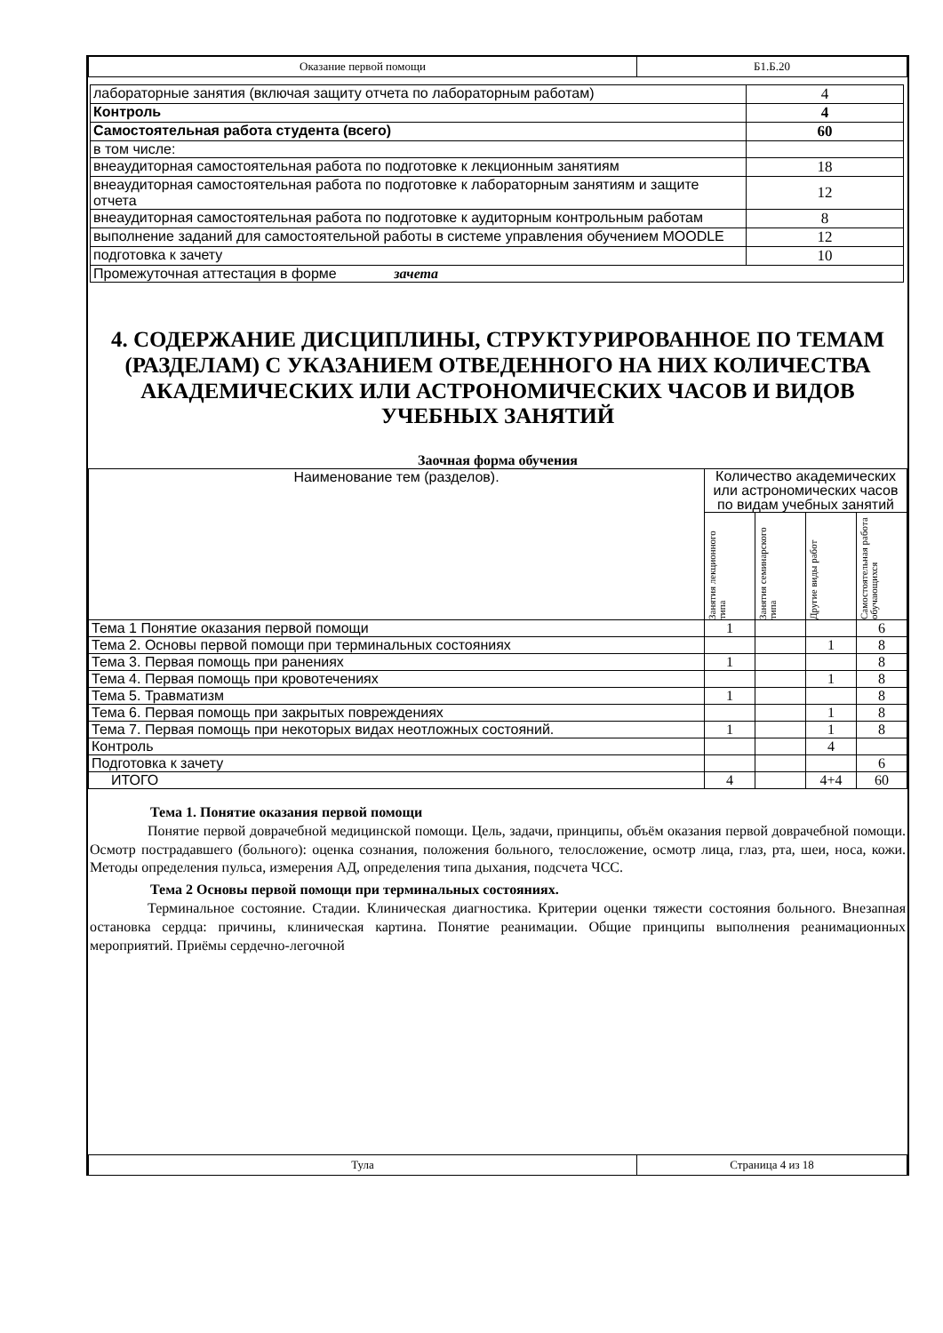| Оказание первой помощи | Б1.Б.20 |
| лабораторные занятия (включая защиту отчета по лабораторным работам) | 4 |
| Контроль | 4 |
| Самостоятельная работа студента (всего) | 60 |
| в том числе: | |
| внеаудиторная самостоятельная работа по подготовке к лекционным занятиям | 18 |
| внеаудиторная самостоятельная работа по подготовке к лабораторным занятиям и защите отчета | 12 |
| внеаудиторная самостоятельная работа по подготовке к аудиторным контрольным работам | 8 |
| выполнение заданий для самостоятельной работы в системе управления обучением MOODLE | 12 |
| подготовка к зачету | 10 |
| Промежуточная аттестация в форме зачета | |
4. СОДЕРЖАНИЕ ДИСЦИПЛИНЫ, СТРУКТУРИРОВАННОЕ ПО ТЕМАМ (РАЗДЕЛАМ) С УКАЗАНИЕМ ОТВЕДЕННОГО НА НИХ КОЛИЧЕСТВА АКАДЕМИЧЕСКИХ ИЛИ АСТРОНОМИЧЕСКИХ ЧАСОВ И ВИДОВ УЧЕБНЫХ ЗАНЯТИЙ
Заочная форма обучения
| Наименование тем (разделов). | Количество академических или астрономических часов по видам учебных занятий | | | |
| | Занятия лекционного типа | Занятия семинарского типа | Другие виды работ | Самостоятельная работа обучающихся |
| Тема 1 Понятие оказания первой помощи | 1 | | | 6 |
| Тема 2. Основы первой помощи при терминальных состояниях | | | 1 | 8 |
| Тема 3. Первая помощь при ранениях | 1 | | | 8 |
| Тема 4. Первая помощь при кровотечениях | | | 1 | 8 |
| Тема 5. Травматизм | 1 | | | 8 |
| Тема 6. Первая помощь при закрытых повреждениях | | | 1 | 8 |
| Тема 7. Первая помощь при некоторых видах неотложных состояний. | 1 | | 1 | 8 |
| Контроль | | | 4 | |
| Подготовка к зачету | | | | 6 |
| ИТОГО | 4 | | 4+4 | 60 |
Тема 1. Понятие оказания первой помощи
Понятие первой доврачебной медицинской помощи. Цель, задачи, принципы, объём оказания первой доврачебной помощи. Осмотр пострадавшего (больного): оценка сознания, положения больного, телосложение, осмотр лица, глаз, рта, шеи, носа, кожи. Методы определения пульса, измерения АД, определения типа дыхания, подсчета ЧСС.
Тема 2 Основы первой помощи при терминальных состояниях.
Терминальное состояние. Стадии. Клиническая диагностика. Критерии оценки тяжести состояния больного. Внезапная остановка сердца: причины, клиническая картина. Понятие реанимации. Общие принципы выполнения реанимационных мероприятий. Приёмы сердечно-легочной
| Тула | Страница 4 из 18 |